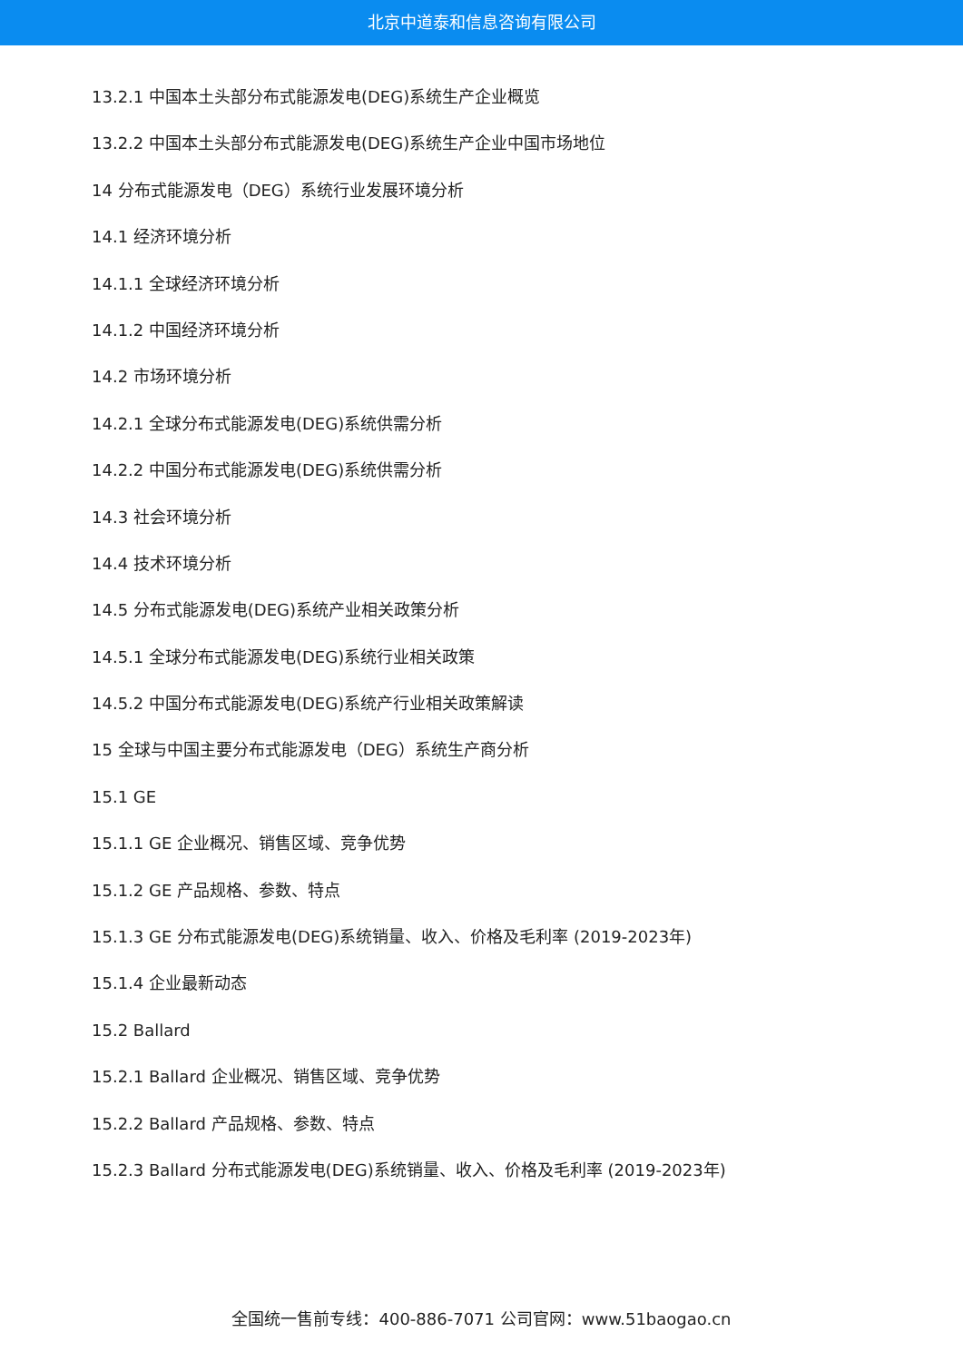北京中道泰和信息咨询有限公司
13.2.1 中国本土头部分布式能源发电(DEG)系统生产企业概览
13.2.2 中国本土头部分布式能源发电(DEG)系统生产企业中国市场地位
14 分布式能源发电（DEG）系统行业发展环境分析
14.1 经济环境分析
14.1.1 全球经济环境分析
14.1.2 中国经济环境分析
14.2 市场环境分析
14.2.1 全球分布式能源发电(DEG)系统供需分析
14.2.2 中国分布式能源发电(DEG)系统供需分析
14.3 社会环境分析
14.4 技术环境分析
14.5 分布式能源发电(DEG)系统产业相关政策分析
14.5.1 全球分布式能源发电(DEG)系统行业相关政策
14.5.2 中国分布式能源发电(DEG)系统产行业相关政策解读
15 全球与中国主要分布式能源发电（DEG）系统生产商分析
15.1 GE
15.1.1 GE 企业概况、销售区域、竞争优势
15.1.2 GE 产品规格、参数、特点
15.1.3 GE 分布式能源发电(DEG)系统销量、收入、价格及毛利率 (2019-2023年)
15.1.4 企业最新动态
15.2 Ballard
15.2.1 Ballard 企业概况、销售区域、竞争优势
15.2.2 Ballard 产品规格、参数、特点
15.2.3 Ballard 分布式能源发电(DEG)系统销量、收入、价格及毛利率 (2019-2023年)
全国统一售前专线：400-886-7071 公司官网：www.51baogao.cn